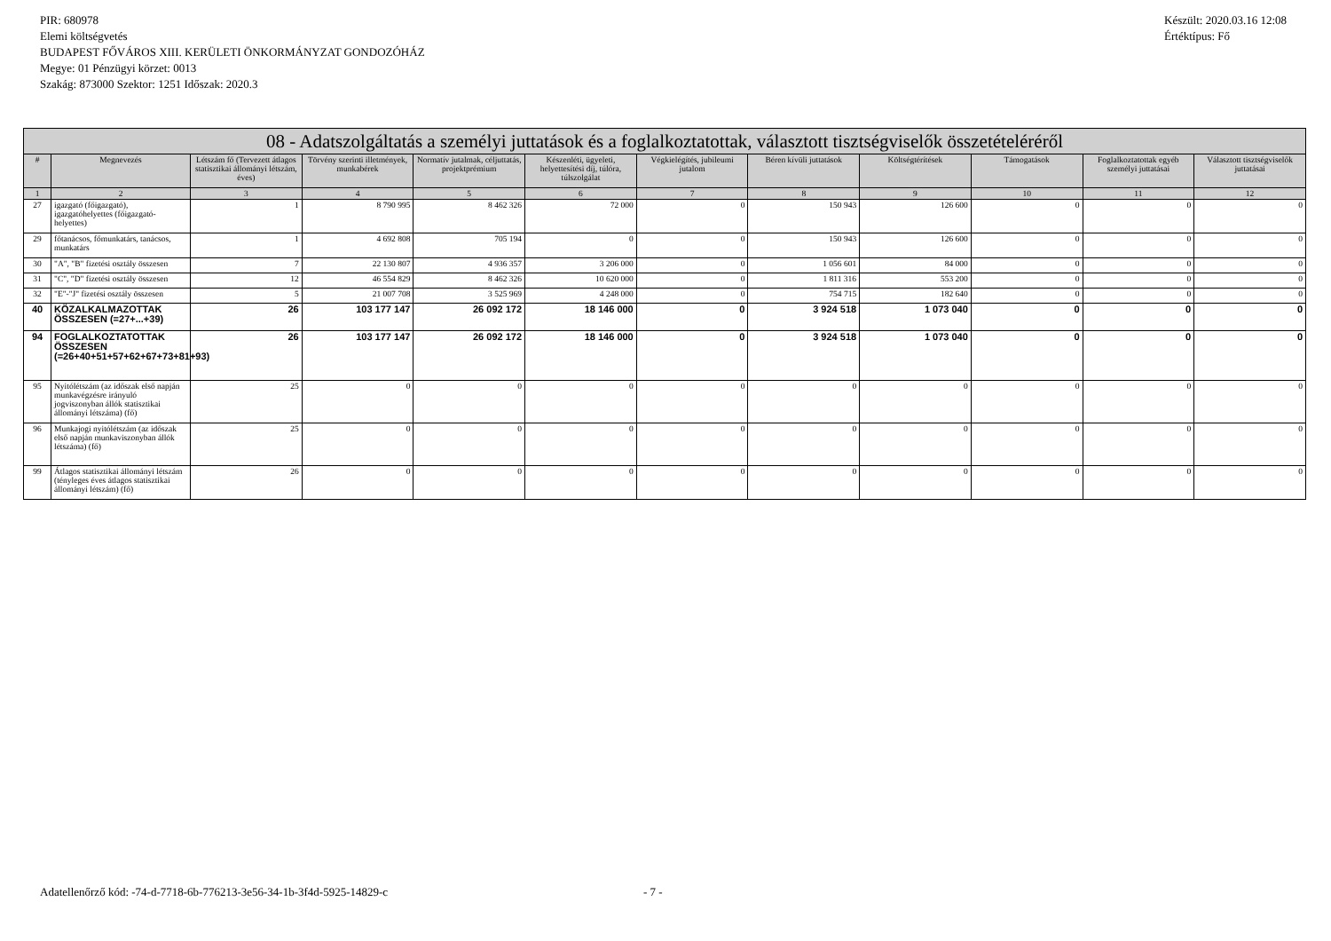PIR: 680978
Elemi költségvetés
BUDAPEST FŐVÁROS XIII. KERÜLETI ÖNKORMÁNYZAT GONDOZÓHÁZ
Megye: 01 Pénzügyi körzet: 0013
Szakág: 873000 Szektor: 1251 Időszak: 2020.3
Készült: 2020.03.16 12:08
Értéktípus: Fő
| 08 - Adatszolgáltatás a személyi juttatások és a foglalkoztatottak, választott tisztségviselők összetételéréről | | | | | | | | | | | |
| --- | --- | --- | --- | --- | --- | --- | --- | --- | --- | --- | --- |
| # | Megnevezés | Létszám fő (Tervezett átlagos statisztikai állományi létszám, éves) | Törvény szerinti illetmények, munkabérek | Normatív jutalmak, céljuttatás, projektprémium | Készenléti, ügyeleti, helyettesítési díj, túlóra, túlszolgálat | Végkielégítés, jubileumi jutalom | Béren kívüli juttatások | Költségtérítések | Támogatások | Foglalkoztatottak egyéb személyi juttatásai | Választott tisztségviselők juttatásai |
| 1 | 2 | 3 | 4 | 5 | 6 | 7 | 8 | 9 | 10 | 11 | 12 |
| 27 | igazgató (főigazgató), igazgatóhelyettes (főigazgató-helyettes) | 1 | 8 790 995 | 8 462 326 | 72 000 | 0 | 150 943 | 126 600 | 0 | 0 | 0 |
| 29 | főtanácsos, főmunkatárs, tanácsos, munkatárs | 1 | 4 692 808 | 705 194 | 0 | 0 | 150 943 | 126 600 | 0 | 0 | 0 |
| 30 | "A", "B" fizetési osztály összesen | 7 | 22 130 807 | 4 936 357 | 3 206 000 | 0 | 1 056 601 | 84 000 | 0 | 0 | 0 |
| 31 | "C", "D" fizetési osztály összesen | 12 | 46 554 829 | 8 462 326 | 10 620 000 | 0 | 1 811 316 | 553 200 | 0 | 0 | 0 |
| 32 | "E"-"J" fizetési osztály összesen | 5 | 21 007 708 | 3 525 969 | 4 248 000 | 0 | 754 715 | 182 640 | 0 | 0 | 0 |
| 40 | KÖZALKALMAZOTTAK ÖSSZESEN (=27+...+39) | 26 | 103 177 147 | 26 092 172 | 18 146 000 | 0 | 3 924 518 | 1 073 040 | 0 | 0 | 0 |
| 94 | FOGLALKOZTATOTTAK ÖSSZESEN (=26+40+51+57+62+67+73+81+93) | 26 | 103 177 147 | 26 092 172 | 18 146 000 | 0 | 3 924 518 | 1 073 040 | 0 | 0 | 0 |
| 95 | Nyitólétszám (az időszak első napján munkavégzésre irányuló jogviszonyban állók statisztikai állományi létszáma) (fő) | 25 | 0 | 0 | 0 | 0 | 0 | 0 | 0 | 0 | 0 |
| 96 | Munkajogi nyitólétszám (az időszak első napján munkaviszonyban állók létszáma) (fő) | 25 | 0 | 0 | 0 | 0 | 0 | 0 | 0 | 0 | 0 |
| 99 | Átlagos statisztikai állományi létszám (tényleges éves átlagos statisztikai állományi létszám) (fő) | 26 | 0 | 0 | 0 | 0 | 0 | 0 | 0 | 0 | 0 |
Adatellenőrző kód: -74-d-7718-6b-776213-3e56-34-1b-3f4d-5925-14829-c - 7 -